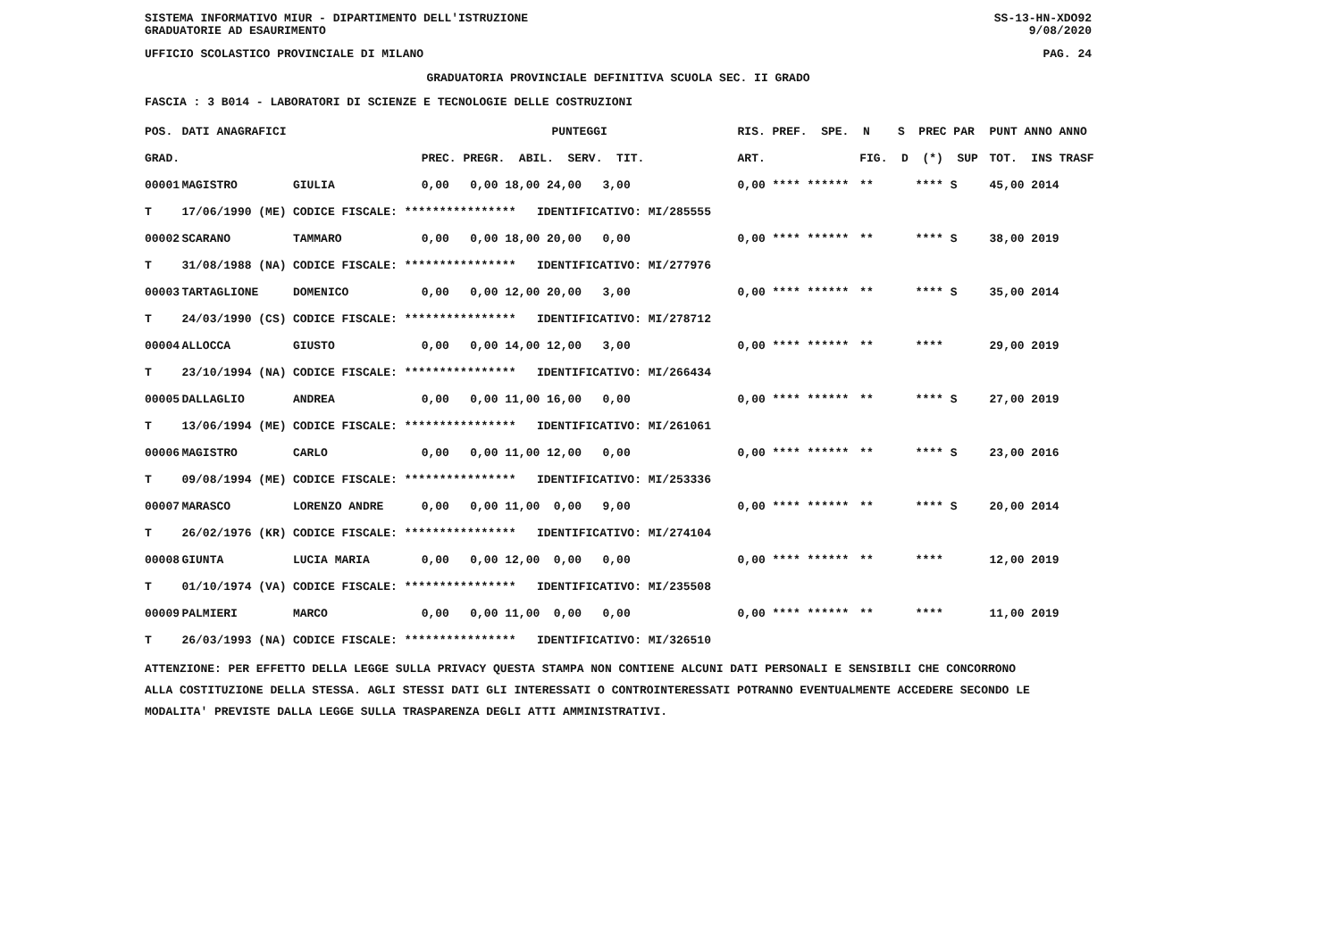SISTEMA INFORMATIVO MIUR - DIPARTIMENTO DELL'ISTRUZIONE SS-13-HN-XDO92
GRADUATORIE AD ESAURIMENTO 9/08/2020
UFFICIO SCOLASTICO PROVINCIALE DI MILANO PAG. 24
GRADUATORIA PROVINCIALE DEFINITIVA SCUOLA SEC. II GRADO
FASCIA : 3 B014 - LABORATORI DI SCIENZE E TECNOLOGIE DELLE COSTRUZIONI
| POS. | DATI ANAGRAFICI | | PUNTEGGI | RIS. PREF. SPE. N S PREC PAR | | PUNT ANNO ANNO |
| --- | --- | --- | --- | --- | --- | --- |
| GRAD. | | | PREC. PREGR. ABIL. SERV. TIT. | ART. | FIG. D (*) SUP | TOT. INS TRASF |
| 00001 | MAGISTRO | GIULIA | 0,00 0,00 18,00 24,00 3,00 | 0,00 **** ****** | ** **** S | 45,00 2014 |
| T | 17/06/1990 (ME) | CODICE FISCALE: **************** IDENTIFICATIVO: MI/285555 | | | | |
| 00002 | SCARANO | TAMMARO | 0,00 0,00 18,00 20,00 0,00 | 0,00 **** ****** | ** **** S | 38,00 2019 |
| T | 31/08/1988 (NA) | CODICE FISCALE: **************** IDENTIFICATIVO: MI/277976 | | | | |
| 00003 | TARTAGLIONE | DOMENICO | 0,00 0,00 12,00 20,00 3,00 | 0,00 **** ****** | ** **** S | 35,00 2014 |
| T | 24/03/1990 (CS) | CODICE FISCALE: **************** IDENTIFICATIVO: MI/278712 | | | | |
| 00004 | ALLOCCA | GIUSTO | 0,00 0,00 14,00 12,00 3,00 | 0,00 **** ****** | ** **** | 29,00 2019 |
| T | 23/10/1994 (NA) | CODICE FISCALE: **************** IDENTIFICATIVO: MI/266434 | | | | |
| 00005 | DALLAGLIO | ANDREA | 0,00 0,00 11,00 16,00 0,00 | 0,00 **** ****** | ** **** S | 27,00 2019 |
| T | 13/06/1994 (ME) | CODICE FISCALE: **************** IDENTIFICATIVO: MI/261061 | | | | |
| 00006 | MAGISTRO | CARLO | 0,00 0,00 11,00 12,00 0,00 | 0,00 **** ****** | ** **** S | 23,00 2016 |
| T | 09/08/1994 (ME) | CODICE FISCALE: **************** IDENTIFICATIVO: MI/253336 | | | | |
| 00007 | MARASCO | LORENZO ANDRE | 0,00 0,00 11,00 0,00 9,00 | 0,00 **** ****** | ** **** S | 20,00 2014 |
| T | 26/02/1976 (KR) | CODICE FISCALE: **************** IDENTIFICATIVO: MI/274104 | | | | |
| 00008 | GIUNTA | LUCIA MARIA | 0,00 0,00 12,00 0,00 0,00 | 0,00 **** ****** | ** **** | 12,00 2019 |
| T | 01/10/1974 (VA) | CODICE FISCALE: **************** IDENTIFICATIVO: MI/235508 | | | | |
| 00009 | PALMIERI | MARCO | 0,00 0,00 11,00 0,00 0,00 | 0,00 **** ****** | ** **** | 11,00 2019 |
| T | 26/03/1993 (NA) | CODICE FISCALE: **************** IDENTIFICATIVO: MI/326510 | | | | |
ATTENZIONE: PER EFFETTO DELLA LEGGE SULLA PRIVACY QUESTA STAMPA NON CONTIENE ALCUNI DATI PERSONALI E SENSIBILI CHE CONCORRONO
ALLA COSTITUZIONE DELLA STESSA. AGLI STESSI DATI GLI INTERESSATI O CONTROINTERESSATI POTRANNO EVENTUALMENTE ACCEDERE SECONDO LE
MODALITA' PREVISTE DALLA LEGGE SULLA TRASPARENZA DEGLI ATTI AMMINISTRATIVI.